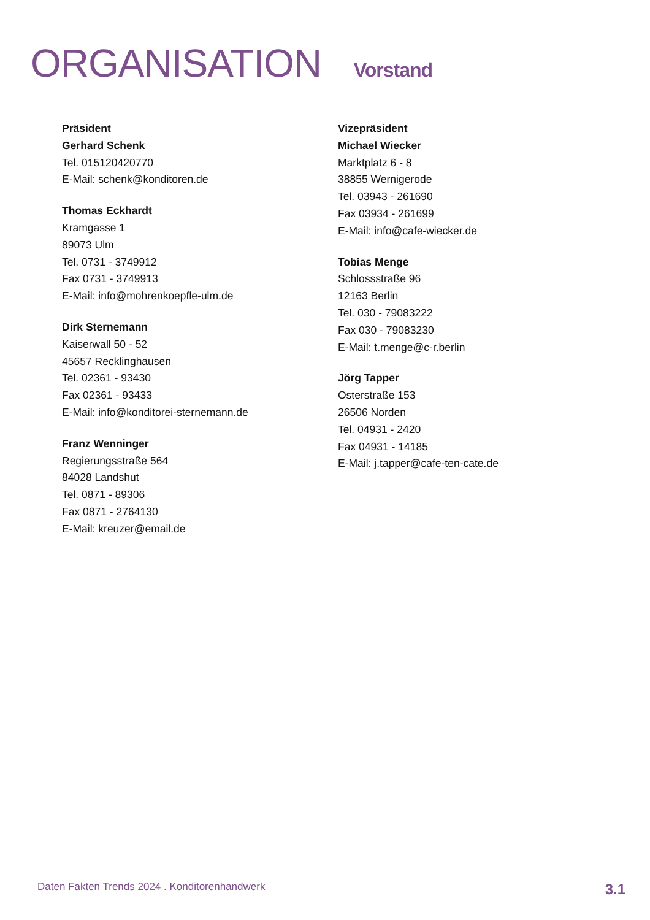ORGANISATION Vorstand
Präsident
Gerhard Schenk
Tel. 015120420770
E-Mail: schenk@konditoren.de
Thomas Eckhardt
Kramgasse 1
89073 Ulm
Tel. 0731 - 3749912
Fax 0731 - 3749913
E-Mail: info@mohrenkoepfle-ulm.de
Dirk Sternemann
Kaiserwall 50 - 52
45657 Recklinghausen
Tel. 02361 - 93430
Fax 02361 - 93433
E-Mail: info@konditorei-sternemann.de
Franz Wenninger
Regierungsstraße 564
84028 Landshut
Tel. 0871 - 89306
Fax 0871 - 2764130
E-Mail: kreuzer@email.de
Vizepräsident
Michael Wiecker
Marktplatz 6 - 8
38855 Wernigerode
Tel. 03943 - 261690
Fax 03934 - 261699
E-Mail: info@cafe-wiecker.de
Tobias Menge
Schlossstraße 96
12163 Berlin
Tel. 030 - 79083222
Fax 030 - 79083230
E-Mail: t.menge@c-r.berlin
Jörg Tapper
Osterstraße 153
26506 Norden
Tel. 04931 - 2420
Fax 04931 - 14185
E-Mail: j.tapper@cafe-ten-cate.de
Daten Fakten Trends 2024 . Konditorenhandwerk 3.1